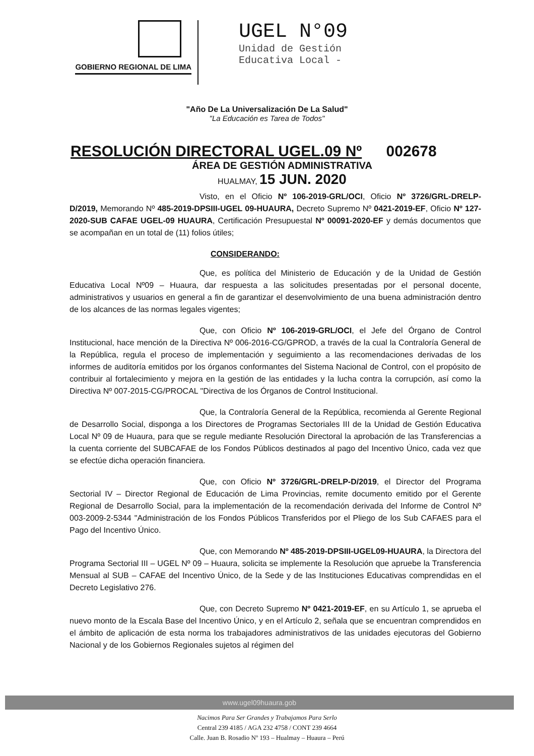GOBIERNO REGIONAL DE LIMA
UGEL N°09
Unidad de Gestión
Educativa Local -
"Año De La Universalización De La Salud"
"La Educación es Tarea de Todos"
RESOLUCIÓN DIRECTORAL UGEL.09 Nº 002678
ÁREA DE GESTIÓN ADMINISTRATIVA
HUALMAY, 15 JUN. 2020
Visto, en el Oficio Nº 106-2019-GRL/OCI, Oficio Nº 3726/GRL-DRELP-D/2019, Memorando Nº 485-2019-DPSIII-UGEL 09-HUAURA, Decreto Supremo Nº 0421-2019-EF, Oficio Nº 127-2020-SUB CAFAE UGEL-09 HUAURA, Certificación Presupuestal Nº 00091-2020-EF y demás documentos que se acompañan en un total de (11) folios útiles;
CONSIDERANDO:
Que, es política del Ministerio de Educación y de la Unidad de Gestión Educativa Local Nº09 – Huaura, dar respuesta a las solicitudes presentadas por el personal docente, administrativos y usuarios en general a fin de garantizar el desenvolvimiento de una buena administración dentro de los alcances de las normas legales vigentes;
Que, con Oficio Nº 106-2019-GRL/OCI, el Jefe del Órgano de Control Institucional, hace mención de la Directiva Nº 006-2016-CG/GPROD, a través de la cual la Contraloría General de la República, regula el proceso de implementación y seguimiento a las recomendaciones derivadas de los informes de auditoría emitidos por los órganos conformantes del Sistema Nacional de Control, con el propósito de contribuir al fortalecimiento y mejora en la gestión de las entidades y la lucha contra la corrupción, así como la Directiva Nº 007-2015-CG/PROCAL "Directiva de los Órganos de Control Institucional.
Que, la Contraloría General de la República, recomienda al Gerente Regional de Desarrollo Social, disponga a los Directores de Programas Sectoriales III de la Unidad de Gestión Educativa Local Nº 09 de Huaura, para que se regule mediante Resolución Directoral la aprobación de las Transferencias a la cuenta corriente del SUBCAFAE de los Fondos Públicos destinados al pago del Incentivo Único, cada vez que se efectúe dicha operación financiera.
Que, con Oficio Nº 3726/GRL-DRELP-D/2019, el Director del Programa Sectorial IV – Director Regional de Educación de Lima Provincias, remite documento emitido por el Gerente Regional de Desarrollo Social, para la implementación de la recomendación derivada del Informe de Control Nº 003-2009-2-5344 "Administración de los Fondos Públicos Transferidos por el Pliego de los Sub CAFAES para el Pago del Incentivo Único.
Que, con Memorando Nº 485-2019-DPSIII-UGEL09-HUAURA, la Directora del Programa Sectorial III – UGEL Nº 09 – Huaura, solicita se implemente la Resolución que apruebe la Transferencia Mensual al SUB – CAFAE del Incentivo Único, de la Sede y de las Instituciones Educativas comprendidas en el Decreto Legislativo 276.
Que, con Decreto Supremo Nº 0421-2019-EF, en su Artículo 1, se aprueba el nuevo monto de la Escala Base del Incentivo Único, y en el Artículo 2, señala que se encuentran comprendidos en el ámbito de aplicación de esta norma los trabajadores administrativos de las unidades ejecutoras del Gobierno Nacional y de los Gobiernos Regionales sujetos al régimen del
www.ugel09huaura.gob
Nacimos Para Ser Grandes y Trabajamos Para Serlo
Central 239 4185 / AGA 232 4758 / CONT 239 4664
Calle. Juan B. Rosadio Nº 193 – Hualmay – Huaura – Perú